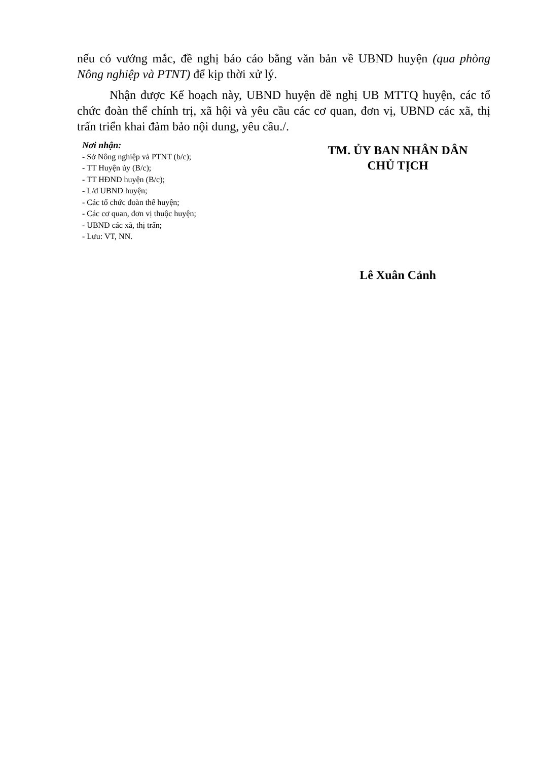nếu có vướng mắc, đề nghị báo cáo bằng văn bản về UBND huyện (qua phòng Nông nghiệp và PTNT) để kịp thời xử lý.
Nhận được Kế hoạch này, UBND huyện đề nghị UB MTTQ huyện, các tổ chức đoàn thể chính trị, xã hội và yêu cầu các cơ quan, đơn vị, UBND các xã, thị trấn triển khai đảm bảo nội dung, yêu cầu./.
Nơi nhận:
- Sở Nông nghiệp và PTNT (b/c);
- TT Huyện ủy (B/c);
- TT HĐND huyện (B/c);
- L/đ UBND huyện;
- Các tổ chức đoàn thể huyện;
- Các cơ quan, đơn vị thuộc huyện;
- UBND các xã, thị trấn;
- Lưu: VT, NN.
TM. ỦY BAN NHÂN DÂN
CHỦ TỊCH
Lê Xuân Cảnh